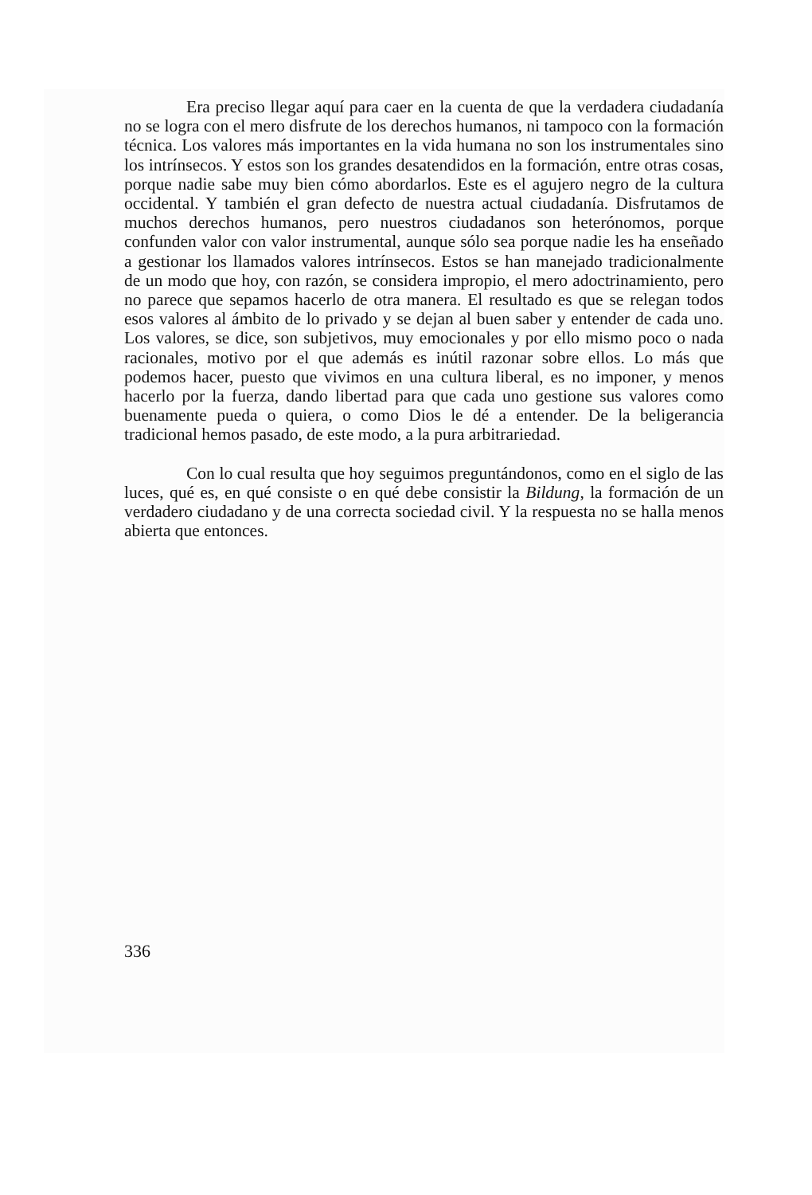Era preciso llegar aquí para caer en la cuenta de que la verdadera ciudadanía no se logra con el mero disfrute de los derechos humanos, ni tampoco con la formación técnica. Los valores más importantes en la vida humana no son los instrumentales sino los intrínsecos. Y estos son los grandes desatendidos en la formación, entre otras cosas, porque nadie sabe muy bien cómo abordarlos. Este es el agujero negro de la cultura occidental. Y también el gran defecto de nuestra actual ciudadanía. Disfrutamos de muchos derechos humanos, pero nuestros ciudadanos son heterónomos, porque confunden valor con valor instrumental, aunque sólo sea porque nadie les ha enseñado a gestionar los llamados valores intrínsecos. Estos se han manejado tradicionalmente de un modo que hoy, con razón, se considera impropio, el mero adoctrinamiento, pero no parece que sepamos hacerlo de otra manera. El resultado es que se relegan todos esos valores al ámbito de lo privado y se dejan al buen saber y entender de cada uno. Los valores, se dice, son subjetivos, muy emocionales y por ello mismo poco o nada racionales, motivo por el que además es inútil razonar sobre ellos. Lo más que podemos hacer, puesto que vivimos en una cultura liberal, es no imponer, y menos hacerlo por la fuerza, dando libertad para que cada uno gestione sus valores como buenamente pueda o quiera, o como Dios le dé a entender. De la beligerancia tradicional hemos pasado, de este modo, a la pura arbitrariedad.
Con lo cual resulta que hoy seguimos preguntándonos, como en el siglo de las luces, qué es, en qué consiste o en qué debe consistir la Bildung, la formación de un verdadero ciudadano y de una correcta sociedad civil. Y la respuesta no se halla menos abierta que entonces.
336